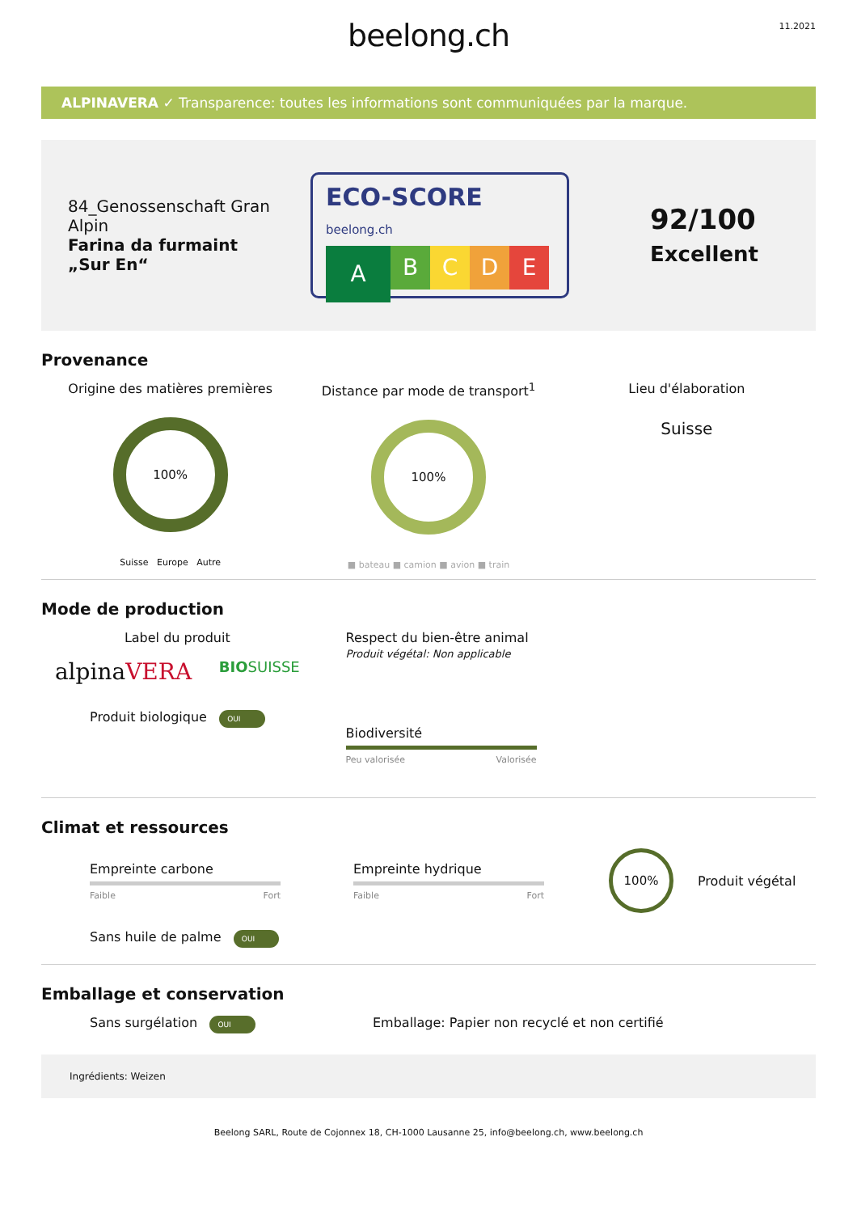beelong.ch
11.2021
ALPINAVERA ✓ Transparence: toutes les informations sont communiquées par la marque.
84_Genossenschaft Gran Alpin
Farina da furmaint „Sur En“
ECO-SCORE beelong.ch
A
B C D E
92/100
Excellent
Provenance
Origine des matières premières
100%
Suisse Europe Autre
Distance par mode de transport<sup>1</sup>
100%
■ bateau ■ camion ■ avion ■ train
Lieu d'élaboration
Suisse
Mode de production
Label du produit
alpinaVERA BIOSUISSE
Produit biologique OUI
Respect du bien-être animal
Produit végétal: Non applicable
Biodiversité
Peu valorisée Valorisée
Climat et ressources
Empreinte carbone
Faible Fort
Empreinte hydrique
Faible Fort
100%
Produit végétal
Sans huile de palme OUI
Emballage et conservation
Sans surgélation OUI
Emballage: Papier non recyclé et non certifié
Ingrédients: Weizen
Beelong SARL, Route de Cojonnex 18, CH-1000 Lausanne 25, info@beelong.ch, www.beelong.ch